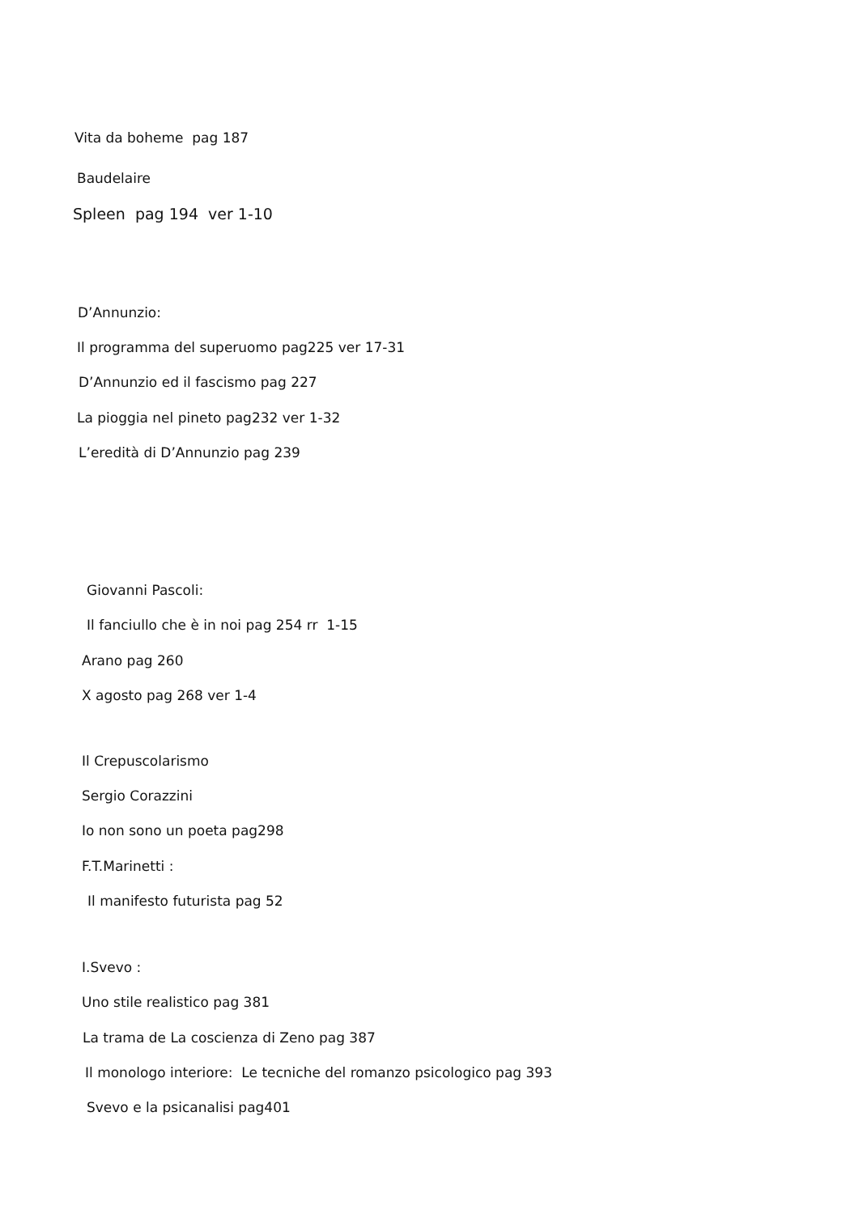Vita da boheme pag 187
Baudelaire
Spleen pag 194 ver 1-10
D’Annunzio:
Il programma del superuomo pag225 ver 17-31
D’Annunzio ed il fascismo pag 227
La pioggia nel pineto pag232 ver 1-32
L’eredità di D’Annunzio pag 239
Giovanni Pascoli:
Il fanciullo che è in noi pag 254 rr 1-15
Arano pag 260
X agosto pag 268 ver 1-4
Il Crepuscolarismo
Sergio Corazzini
Io non sono un poeta pag298
F.T.Marinetti :
Il manifesto futurista pag 52
I.Svevo :
Uno stile realistico pag 381
La trama de La coscienza di Zeno pag 387
Il monologo interiore: Le tecniche del romanzo psicologico pag 393
Svevo e la psicanalisi pag401